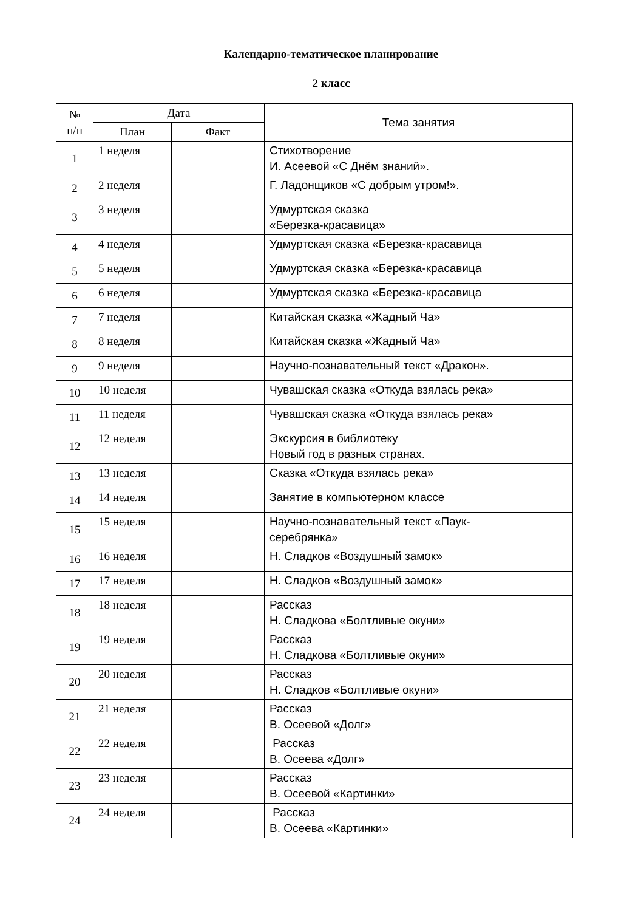Календарно-тематическое планирование
2 класс
| № п/п | Дата | | Тема занятия |
| --- | --- | --- | --- |
| | План | Факт | |
| 1 | 1 неделя | | Стихотворение И. Асеевой «С Днём знаний». |
| 2 | 2 неделя | | Г. Ладонщиков «С добрым утром!». |
| 3 | 3 неделя | | Удмуртская сказка «Березка-красавица» |
| 4 | 4 неделя | | Удмуртская сказка «Березка-красавица |
| 5 | 5 неделя | | Удмуртская сказка «Березка-красавица |
| 6 | 6 неделя | | Удмуртская сказка «Березка-красавица |
| 7 | 7 неделя | | Китайская сказка «Жадный Ча» |
| 8 | 8 неделя | | Китайская сказка «Жадный Ча» |
| 9 | 9 неделя | | Научно-познавательный текст «Дракон». |
| 10 | 10 неделя | | Чувашская сказка «Откуда взялась река» |
| 11 | 11 неделя | | Чувашская сказка «Откуда взялась река» |
| 12 | 12 неделя | | Экскурсия в библиотеку Новый год в разных странах. |
| 13 | 13 неделя | | Сказка «Откуда взялась река» |
| 14 | 14 неделя | | Занятие в компьютерном классе |
| 15 | 15 неделя | | Научно-познавательный текст «Паук- серебрянка» |
| 16 | 16 неделя | | Н. Сладков «Воздушный замок» |
| 17 | 17 неделя | | Н. Сладков «Воздушный замок» |
| 18 | 18 неделя | | Рассказ Н. Сладкова «Болтливые окуни» |
| 19 | 19 неделя | | Рассказ Н. Сладкова «Болтливые окуни» |
| 20 | 20 неделя | | Рассказ Н. Сладков «Болтливые окуни» |
| 21 | 21 неделя | | Рассказ В. Осеевой «Долг» |
| 22 | 22 неделя | | Рассказ В. Осеева «Долг» |
| 23 | 23 неделя | | Рассказ В. Осеевой «Картинки» |
| 24 | 24 неделя | | Рассказ В. Осеева «Картинки» |